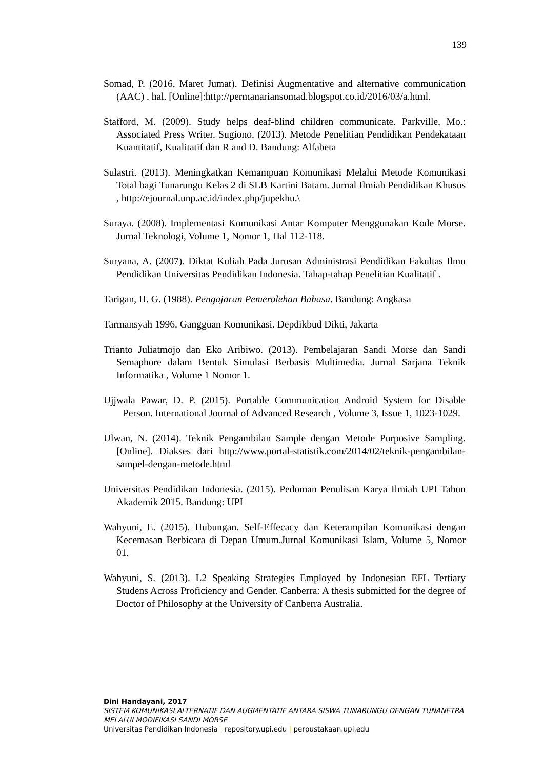139
Somad, P. (2016, Maret Jumat). Definisi Augmentative and alternative communication (AAC) . hal. [Online]:http://permanariansomad.blogspot.co.id/2016/03/a.html.
Stafford, M. (2009). Study helps deaf-blind children communicate. Parkville, Mo.: Associated Press Writer. Sugiono. (2013). Metode Penelitian Pendidikan Pendekataan Kuantitatif, Kualitatif dan R and D. Bandung: Alfabeta
Sulastri. (2013). Meningkatkan Kemampuan Komunikasi Melalui Metode Komunikasi Total bagi Tunarungu Kelas 2 di SLB Kartini Batam. Jurnal Ilmiah Pendidikan Khusus , http://ejournal.unp.ac.id/index.php/jupekhu.\
Suraya. (2008). Implementasi Komunikasi Antar Komputer Menggunakan Kode Morse. Jurnal Teknologi, Volume 1, Nomor 1, Hal 112-118.
Suryana, A. (2007). Diktat Kuliah Pada Jurusan Administrasi Pendidikan Fakultas Ilmu Pendidikan Universitas Pendidikan Indonesia. Tahap-tahap Penelitian Kualitatif .
Tarigan, H. G. (1988). Pengajaran Pemerolehan Bahasa. Bandung: Angkasa
Tarmansyah 1996. Gangguan Komunikasi. Depdikbud Dikti, Jakarta
Trianto Juliatmojo dan Eko Aribiwo. (2013). Pembelajaran Sandi Morse dan Sandi Semaphore dalam Bentuk Simulasi Berbasis Multimedia. Jurnal Sarjana Teknik Informatika , Volume 1 Nomor 1.
Ujjwala Pawar, D. P. (2015). Portable Communication Android System for Disable Person. International Journal of Advanced Research , Volume 3, Issue 1, 1023-1029.
Ulwan, N. (2014). Teknik Pengambilan Sample dengan Metode Purposive Sampling. [Online]. Diakses dari http://www.portal-statistik.com/2014/02/teknik-pengambilan-sampel-dengan-metode.html
Universitas Pendidikan Indonesia. (2015). Pedoman Penulisan Karya Ilmiah UPI Tahun Akademik 2015. Bandung: UPI
Wahyuni, E. (2015). Hubungan. Self-Effecacy dan Keterampilan Komunikasi dengan Kecemasan Berbicara di Depan Umum.Jurnal Komunikasi Islam, Volume 5, Nomor 01.
Wahyuni, S. (2013). L2 Speaking Strategies Employed by Indonesian EFL Tertiary Studens Across Proficiency and Gender. Canberra: A thesis submitted for the degree of Doctor of Philosophy at the University of Canberra Australia.
Dini Handayani, 2017
SISTEM KOMUNIKASI ALTERNATIF DAN AUGMENTATIF ANTARA SISWA TUNARUNGU DENGAN TUNANETRA MELALUI MODIFIKASI SANDI MORSE
Universitas Pendidikan Indonesia | repository.upi.edu | perpustakaan.upi.edu